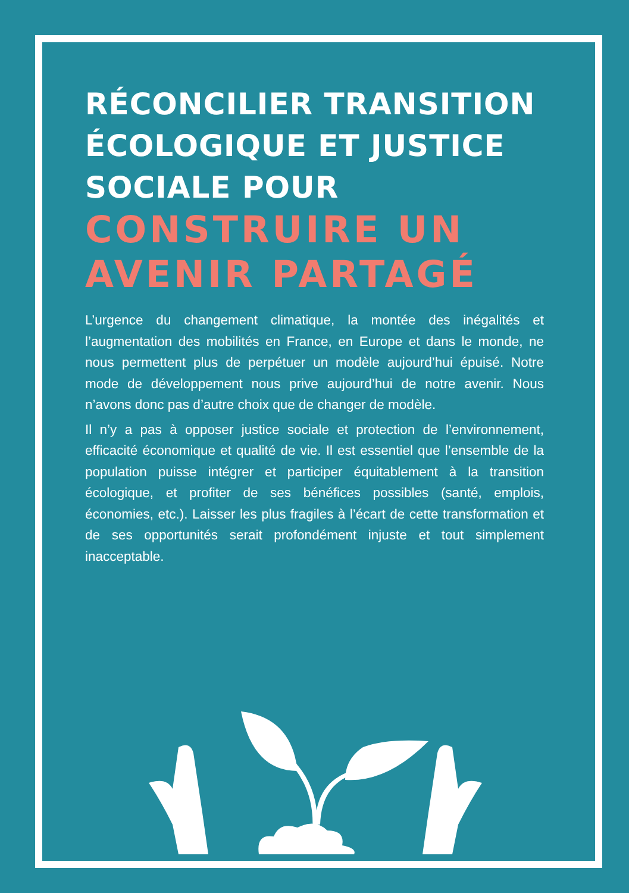RÉCONCILIER TRANSITION ÉCOLOGIQUE ET JUSTICE SOCIALE POUR
CONSTRUIRE UN AVENIR PARTAGÉ
L’urgence du changement climatique, la montée des inégalités et l’augmentation des mobilités en France, en Europe et dans le monde, ne nous permettent plus de perpétuer un modèle aujourd’hui épuisé. Notre mode de développement nous prive aujourd’hui de notre avenir. Nous n’avons donc pas d’autre choix que de changer de modèle.
Il n’y a pas à opposer justice sociale et protection de l’environnement, efficacité économique et qualité de vie. Il est essentiel que l’ensemble de la population puisse intégrer et participer équitablement à la transition écologique, et profiter de ses bénéfices possibles (santé, emplois, économies, etc.). Laisser les plus fragiles à l’écart de cette transformation et de ses opportunités serait profondément injuste et tout simplement inacceptable.